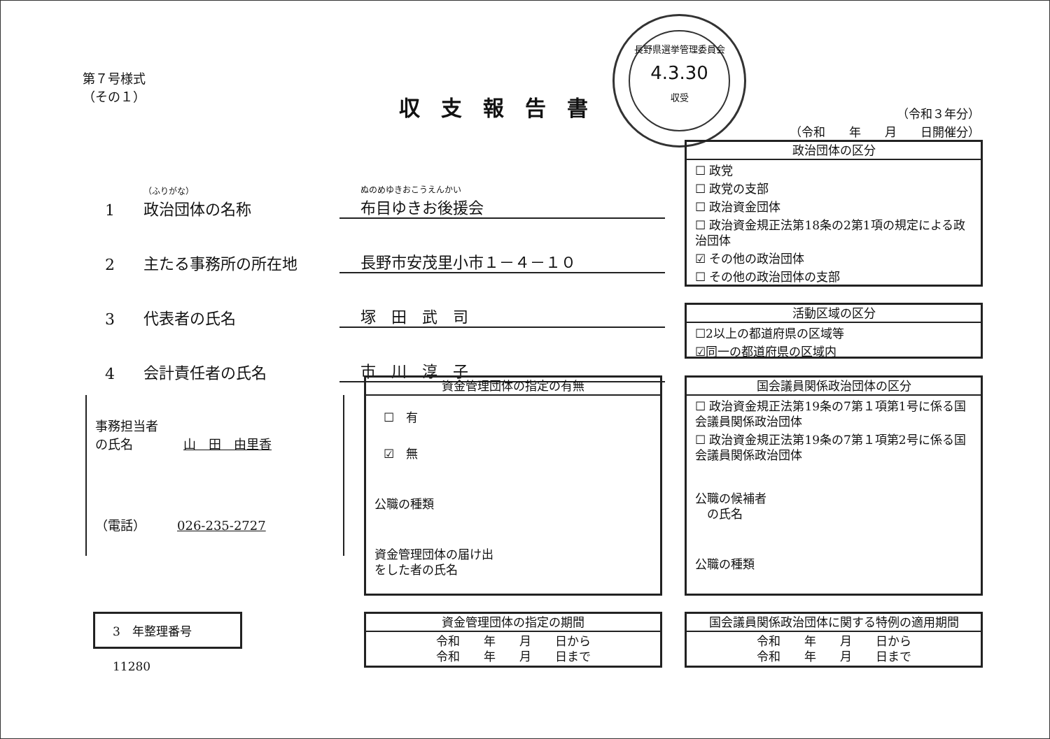第７号様式
（その１）
収支報告書
長野県選挙管理委員会
4.3.30
収受
（令和３年分）
（令和　　年　　月　　日開催分）
1 （ふりがな）
政治団体の名称 ぬのめゆきおこうえんかい
布目ゆきお後援会
2 主たる事務所の所在地 長野市安茂里小市１－４－１０
3 代表者の氏名 塚　田　武　司
4 会計責任者の氏名 市　川　淳　子
事務担当者
の氏名　　　　山　田　由里香
（電話）　　　026-235-2727
3　年整理番号　11280
政治団体の区分
☐ 政党
☐ 政党の支部
☐ 政治資金団体
☐ 政治資金規正法第18条の2第1項の規定による政治団体
☑ その他の政治団体
☐ その他の政治団体の支部
活動区域の区分
☐2以上の都道府県の区域等
☑同一の都道府県の区域内
資金管理団体の指定の有無
☐　有
☑　無
公職の種類
資金管理団体の届け出
をした者の氏名
国会議員関係政治団体の区分
☐ 政治資金規正法第19条の7第１項第1号に係る国会議員関係政治団体
☐ 政治資金規正法第19条の7第１項第2号に係る国会議員関係政治団体
公職の候補者
　の氏名
公職の種類
資金管理団体の指定の期間
令和　　年　　月　　日から
令和　　年　　月　　日まで
国会議員関係政治団体に関する特例の適用期間
令和　　年　　月　　日から
令和　　年　　月　　日まで